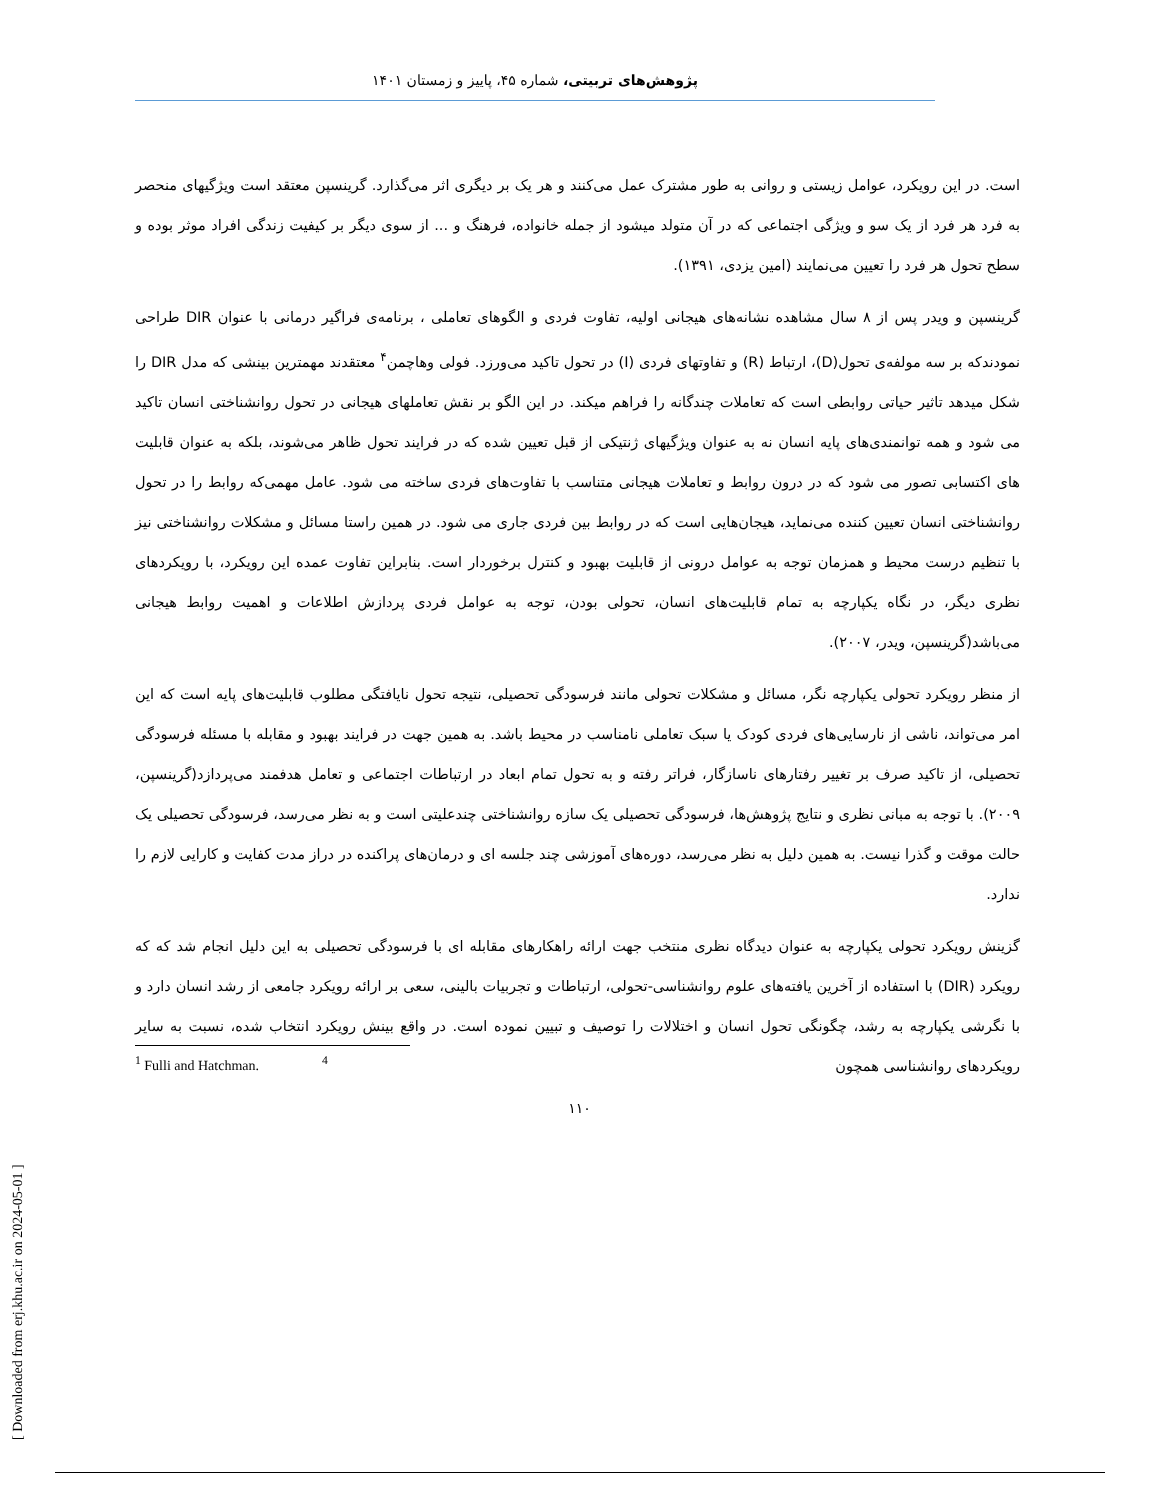پژوهش‌های تربیتی، شماره ۴۵، پاییز و زمستان ۱۴۰۱
است. در این رویکرد، عوامل زیستی و روانی به طور مشترک عمل می‌کنند و هر یک بر دیگری اثر می‌گذارد. گرینسپن معتقد است ویژگیهای منحصر به فرد هر فرد از یک سو و ویژگی اجتماعی که در آن متولد میشود از جمله خانواده، فرهنگ و ... از سوی دیگر بر کیفیت زندگی افراد موثر بوده و سطح تحول هر فرد را تعیین می‌نمایند (امین یزدی، ۱۳۹۱).
گرینسپن و ویدر پس از ۸ سال مشاهده نشانه‌های هیجانی اولیه، تفاوت فردی و الگوهای تعاملی ، برنامه‌ی فراگیر درمانی با عنوان DIR طراحی نمودندکه بر سه مولفه‌ی تحول(D)، ارتباط (R) و تفاوتهای فردی (I) در تحول تاکید می‌ورزد. فولی وهاچمن<sup>۴</sup> معتقدند مهمترین بینشی که مدل DIR را شکل میدهد تاثیر حیاتی روابطی است که تعاملات چندگانه را فراهم میکند. در این الگو بر نقش تعاملهای هیجانی در تحول روانشناختی انسان تاکید می شود و همه توانمندی‌های پایه انسان نه به عنوان ویژگیهای ژنتیکی از قبل تعیین شده که در فرایند تحول ظاهر می‌شوند، بلکه به عنوان قابلیت های اکتسابی تصور می شود که در درون روابط و تعاملات هیجانی متناسب با تفاوت‌های فردی ساخته می شود. عامل مهمی‌که روابط را در تحول روانشناختی انسان تعیین کننده می‌نماید، هیجان‌هایی است که در روابط بین فردی جاری می شود. در همین راستا مسائل و مشکلات روانشناختی نیز با تنظیم درست محیط و همزمان توجه به عوامل درونی از قابلیت بهبود و کنترل برخوردار است. بنابراین تفاوت عمده این رویکرد، با رویکردهای نظری دیگر، در نگاه یکپارچه به تمام قابلیت‌های انسان، تحولی بودن، توجه به عوامل فردی پردازش اطلاعات و اهمیت روابط هیجانی می‌باشد(گرینسپن، ویدر، ۲۰۰۷).
از منظر رویکرد تحولی یکپارچه نگر، مسائل و مشکلات تحولی مانند فرسودگی تحصیلی، نتیجه تحول نایافتگی مطلوب قابلیت‌های پایه است که این امر می‌تواند، ناشی از نارسایی‌های فردی کودک یا سبک تعاملی نامناسب در محیط باشد. به همین جهت در فرایند بهبود و مقابله با مسئله فرسودگی تحصیلی، از تاکید صرف بر تغییر رفتارهای ناسازگار، فراتر رفته و به تحول تمام ابعاد در ارتباطات اجتماعی و تعامل هدفمند می‌پردازد(گرینسپن، ۲۰۰۹). با توجه به مبانی نظری و نتایج پژوهش‌ها، فرسودگی تحصیلی یک سازه روانشناختی چندعلیتی است و به نظر می‌رسد، فرسودگی تحصیلی یک حالت موقت و گذرا نیست. به همین دلیل به نظر می‌رسد، دوره‌های آموزشی چند جلسه ای و درمان‌های پراکنده در دراز مدت کفایت و کارایی لازم را ندارد.
گزینش رویکرد تحولی یکپارچه به عنوان دیدگاه نظری منتخب جهت ارائه راهکارهای مقابله ای با فرسودگی تحصیلی به این دلیل انجام شد که که رویکرد (DIR) با استفاده از آخرین یافته‌های علوم روانشناسی-تحولی، ارتباطات و تجربیات بالینی، سعی بر ارائه رویکرد جامعی از رشد انسان دارد و با نگرشی یکپارچه به رشد، چگونگی تحول انسان و اختلالات را توصیف و تبیین نموده است. در واقع بینش رویکرد انتخاب شده، نسبت به سایر رویکردهای روانشناسی همچون
<sup>1</sup> Fulli and Hatchman. <sup>4</sup>
۱۱۰
[ Downloaded from erj.khu.ac.ir on 2024-05-01 ]